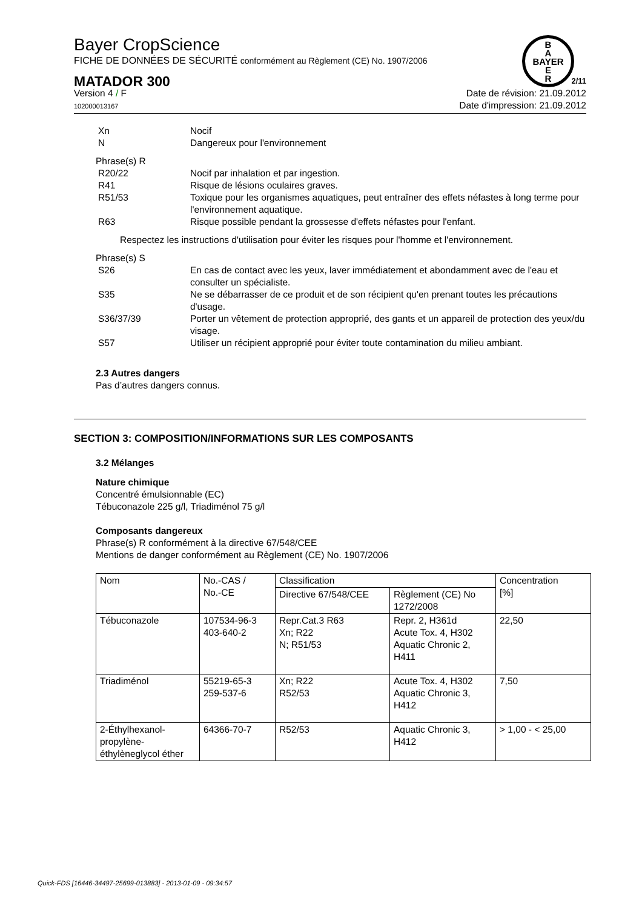B
A
BAYER
E
R
Bayer CropScience
FICHE DE DONNÉES DE SÉCURITÉ conformément au Règlement (CE) No. 1907/2006
MATADOR 300 2/11
Version 4 / F
102000013167
Date de révision: 21.09.2012
Date d'impression: 21.09.2012
Xn Nocif
N Dangereux pour l'environnement
Phrase(s) R
R20/22 Nocif par inhalation et par ingestion.
R41 Risque de lésions oculaires graves.
R51/53 Toxique pour les organismes aquatiques, peut entraîner des effets néfastes à long terme pour l'environnement aquatique.
R63 Risque possible pendant la grossesse d'effets néfastes pour l'enfant.
Respectez les instructions d'utilisation pour éviter les risques pour l'homme et l'environnement.
Phrase(s) S
S26 En cas de contact avec les yeux, laver immédiatement et abondamment avec de l'eau et consulter un spécialiste.
S35 Ne se débarrasser de ce produit et de son récipient qu'en prenant toutes les précautions d'usage.
S36/37/39 Porter un vêtement de protection approprié, des gants et un appareil de protection des yeux/du visage.
S57 Utiliser un récipient approprié pour éviter toute contamination du milieu ambiant.
2.3 Autres dangers
Pas d’autres dangers connus.
SECTION 3: COMPOSITION/INFORMATIONS SUR LES COMPOSANTS
3.2 Mélanges
Nature chimique
Concentré émulsionnable (EC)
Tébuconazole 225 g/l, Triadiménol 75 g/l
Composants dangereux
Phrase(s) R conformément à la directive 67/548/CEE
Mentions de danger conformément au Règlement (CE) No. 1907/2006
| Nom | No.-CAS / No.-CE | Classification | | Concentration [%] |
| --- | --- | --- | --- | --- |
| | | Directive 67/548/CEE | Règlement (CE) No 1272/2008 | |
| Tébuconazole | 107534-96-3 403-640-2 | Repr.Cat.3 R63 Xn; R22 N; R51/53 | Repr. 2, H361d Acute Tox. 4, H302 Aquatic Chronic 2, H411 | 22,50 |
| Triadiménol | 55219-65-3 259-537-6 | Xn; R22 R52/53 | Acute Tox. 4, H302 Aquatic Chronic 3, H412 | 7,50 |
| 2-Éthylhexanol-propylène-éthylèneglycol éther | 64366-70-7 | R52/53 | Aquatic Chronic 3, H412 | > 1,00 - < 25,00 |
Quick-FDS [16446-34497-25699-013883] - 2013-01-09 - 09:34:57